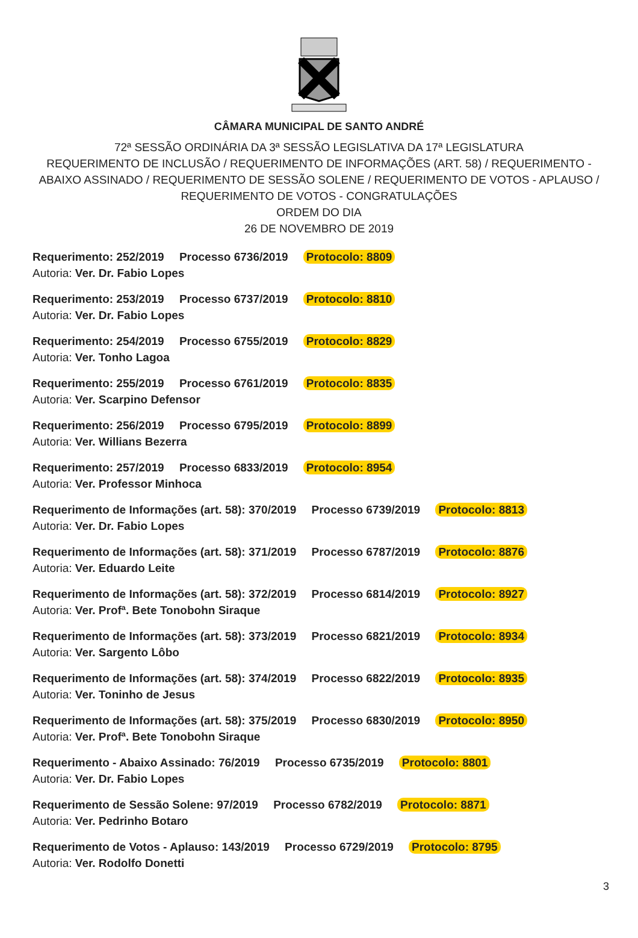CÂMARA MUNICIPAL DE SANTO ANDRÉ
72ª SESSÃO ORDINÁRIA DA 3ª SESSÃO LEGISLATIVA DA 17ª LEGISLATURA
REQUERIMENTO DE INCLUSÃO / REQUERIMENTO DE INFORMAÇÕES (ART. 58) / REQUERIMENTO - ABAIXO ASSINADO / REQUERIMENTO DE SESSÃO SOLENE / REQUERIMENTO DE VOTOS - APLAUSO / REQUERIMENTO DE VOTOS - CONGRATULAÇÕES
ORDEM DO DIA
26 DE NOVEMBRO DE 2019
Requerimento: 252/2019 Processo 6736/2019 Protocolo: 8809
Autoria: Ver. Dr. Fabio Lopes
Requerimento: 253/2019 Processo 6737/2019 Protocolo: 8810
Autoria: Ver. Dr. Fabio Lopes
Requerimento: 254/2019 Processo 6755/2019 Protocolo: 8829
Autoria: Ver. Tonho Lagoa
Requerimento: 255/2019 Processo 6761/2019 Protocolo: 8835
Autoria: Ver. Scarpino Defensor
Requerimento: 256/2019 Processo 6795/2019 Protocolo: 8899
Autoria: Ver. Willians Bezerra
Requerimento: 257/2019 Processo 6833/2019 Protocolo: 8954
Autoria: Ver. Professor Minhoca
Requerimento de Informações (art. 58): 370/2019 Processo 6739/2019 Protocolo: 8813
Autoria: Ver. Dr. Fabio Lopes
Requerimento de Informações (art. 58): 371/2019 Processo 6787/2019 Protocolo: 8876
Autoria: Ver. Eduardo Leite
Requerimento de Informações (art. 58): 372/2019 Processo 6814/2019 Protocolo: 8927
Autoria: Ver. Profª. Bete Tonobohn Siraque
Requerimento de Informações (art. 58): 373/2019 Processo 6821/2019 Protocolo: 8934
Autoria: Ver. Sargento Lôbo
Requerimento de Informações (art. 58): 374/2019 Processo 6822/2019 Protocolo: 8935
Autoria: Ver. Toninho de Jesus
Requerimento de Informações (art. 58): 375/2019 Processo 6830/2019 Protocolo: 8950
Autoria: Ver. Profª. Bete Tonobohn Siraque
Requerimento - Abaixo Assinado: 76/2019 Processo 6735/2019 Protocolo: 8801
Autoria: Ver. Dr. Fabio Lopes
Requerimento de Sessão Solene: 97/2019 Processo 6782/2019 Protocolo: 8871
Autoria: Ver. Pedrinho Botaro
Requerimento de Votos - Aplauso: 143/2019 Processo 6729/2019 Protocolo: 8795
Autoria: Ver. Rodolfo Donetti
3